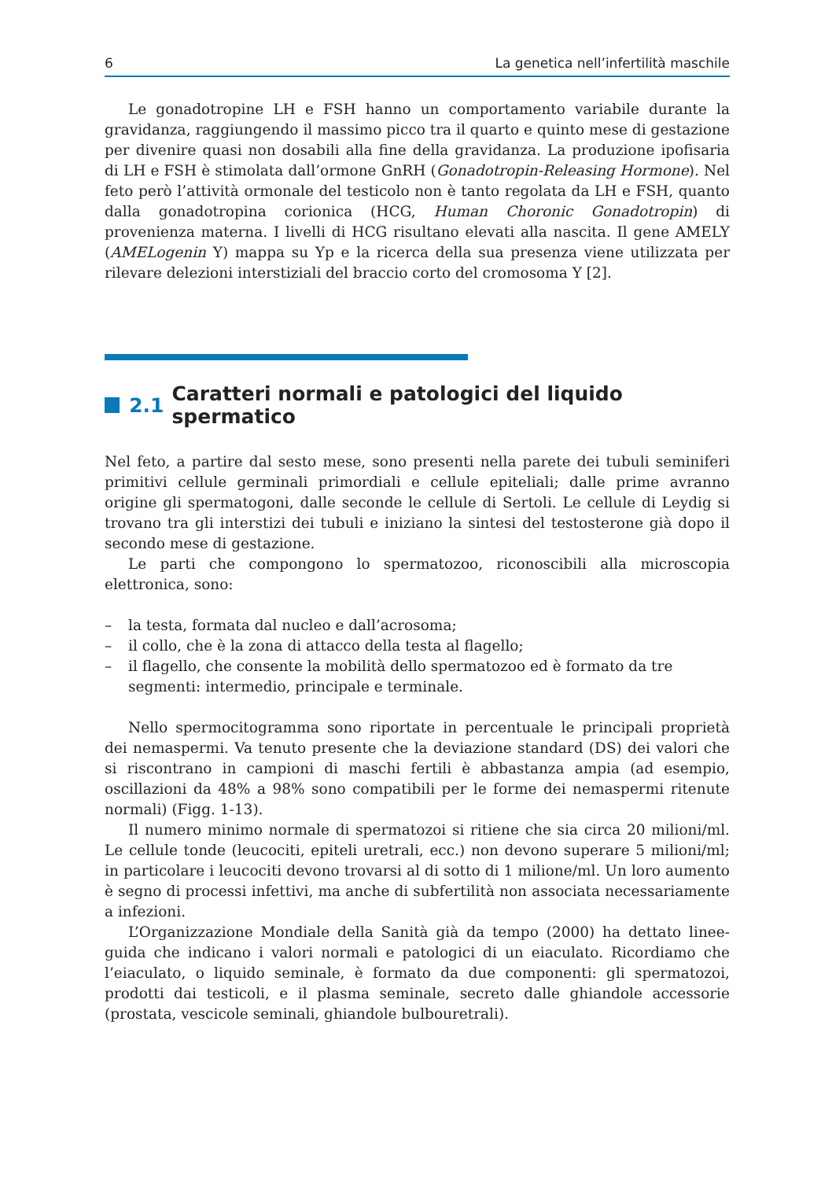6 La genetica nell’infertilità maschile
Le gonadotropine LH e FSH hanno un comportamento variabile durante la gravidanza, raggiungendo il massimo picco tra il quarto e quinto mese di gestazione per divenire quasi non dosabili alla fine della gravidanza. La produzione ipofisaria di LH e FSH è stimolata dall’ormone GnRH (Gonadotropin-Releasing Hormone). Nel feto però l’attività ormonale del testicolo non è tanto regolata da LH e FSH, quanto dalla gonadotropina corionica (HCG, Human Choronic Gonadotropin) di provenienza materna. I livelli di HCG risultano elevati alla nascita. Il gene AMELY (AMELogenin Y) mappa su Yp e la ricerca della sua presenza viene utilizzata per rilevare delezioni interstiziali del braccio corto del cromosoma Y [2].
2.1 Caratteri normali e patologici del liquido spermatico
Nel feto, a partire dal sesto mese, sono presenti nella parete dei tubuli seminiferi primitivi cellule germinali primordiali e cellule epiteliali; dalle prime avranno origine gli spermatogoni, dalle seconde le cellule di Sertoli. Le cellule di Leydig si trovano tra gli interstizi dei tubuli e iniziano la sintesi del testosterone già dopo il secondo mese di gestazione.
Le parti che compongono lo spermatozoo, riconoscibili alla microscopia elettronica, sono:
– la testa, formata dal nucleo e dall’acrosoma;
– il collo, che è la zona di attacco della testa al flagello;
– il flagello, che consente la mobilità dello spermatozoo ed è formato da tre segmenti: intermedio, principale e terminale.
Nello spermocitogramma sono riportate in percentuale le principali proprietà dei nemaspermi. Va tenuto presente che la deviazione standard (DS) dei valori che si riscontrano in campioni di maschi fertili è abbastanza ampia (ad esempio, oscillazioni da 48% a 98% sono compatibili per le forme dei nemaspermi ritenute normali) (Figg. 1-13).
Il numero minimo normale di spermatozoi si ritiene che sia circa 20 milioni/ml. Le cellule tonde (leucociti, epiteli uretrali, ecc.) non devono superare 5 milioni/ml; in particolare i leucociti devono trovarsi al di sotto di 1 milione/ml. Un loro aumento è segno di processi infettivi, ma anche di subfertilità non associata necessariamente a infezioni.
L’Organizzazione Mondiale della Sanità già da tempo (2000) ha dettato linee-guida che indicano i valori normali e patologici di un eiaculato. Ricordiamo che l’eiaculato, o liquido seminale, è formato da due componenti: gli spermatozoi, prodotti dai testicoli, e il plasma seminale, secreto dalle ghiandole accessorie (prostata, vescicole seminali, ghiandole bulbouretrali).